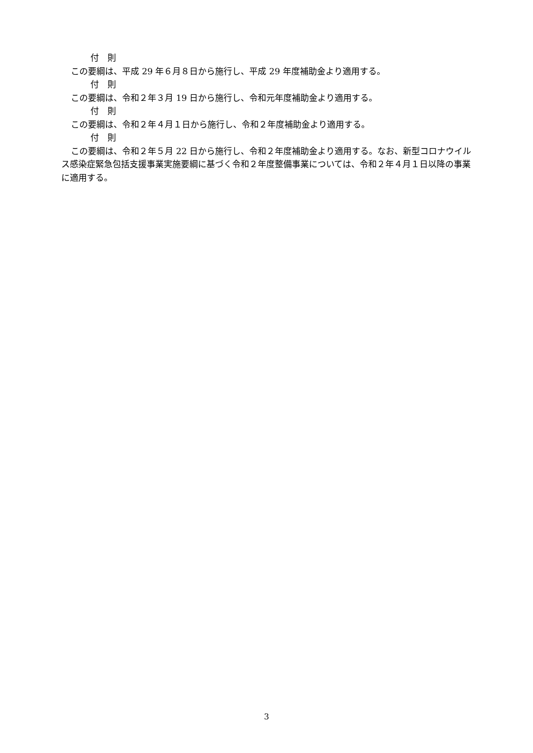付　則
この要綱は、平成 29 年６月８日から施行し、平成 29 年度補助金より適用する。
付　則
この要綱は、令和２年３月 19 日から施行し、令和元年度補助金より適用する。
付　則
この要綱は、令和２年４月１日から施行し、令和２年度補助金より適用する。
付　則
この要綱は、令和２年５月 22 日から施行し、令和２年度補助金より適用する。なお、新型コロナウイルス感染症緊急包括支援事業実施要綱に基づく令和２年度整備事業については、令和２年４月１日以降の事業に適用する。
3